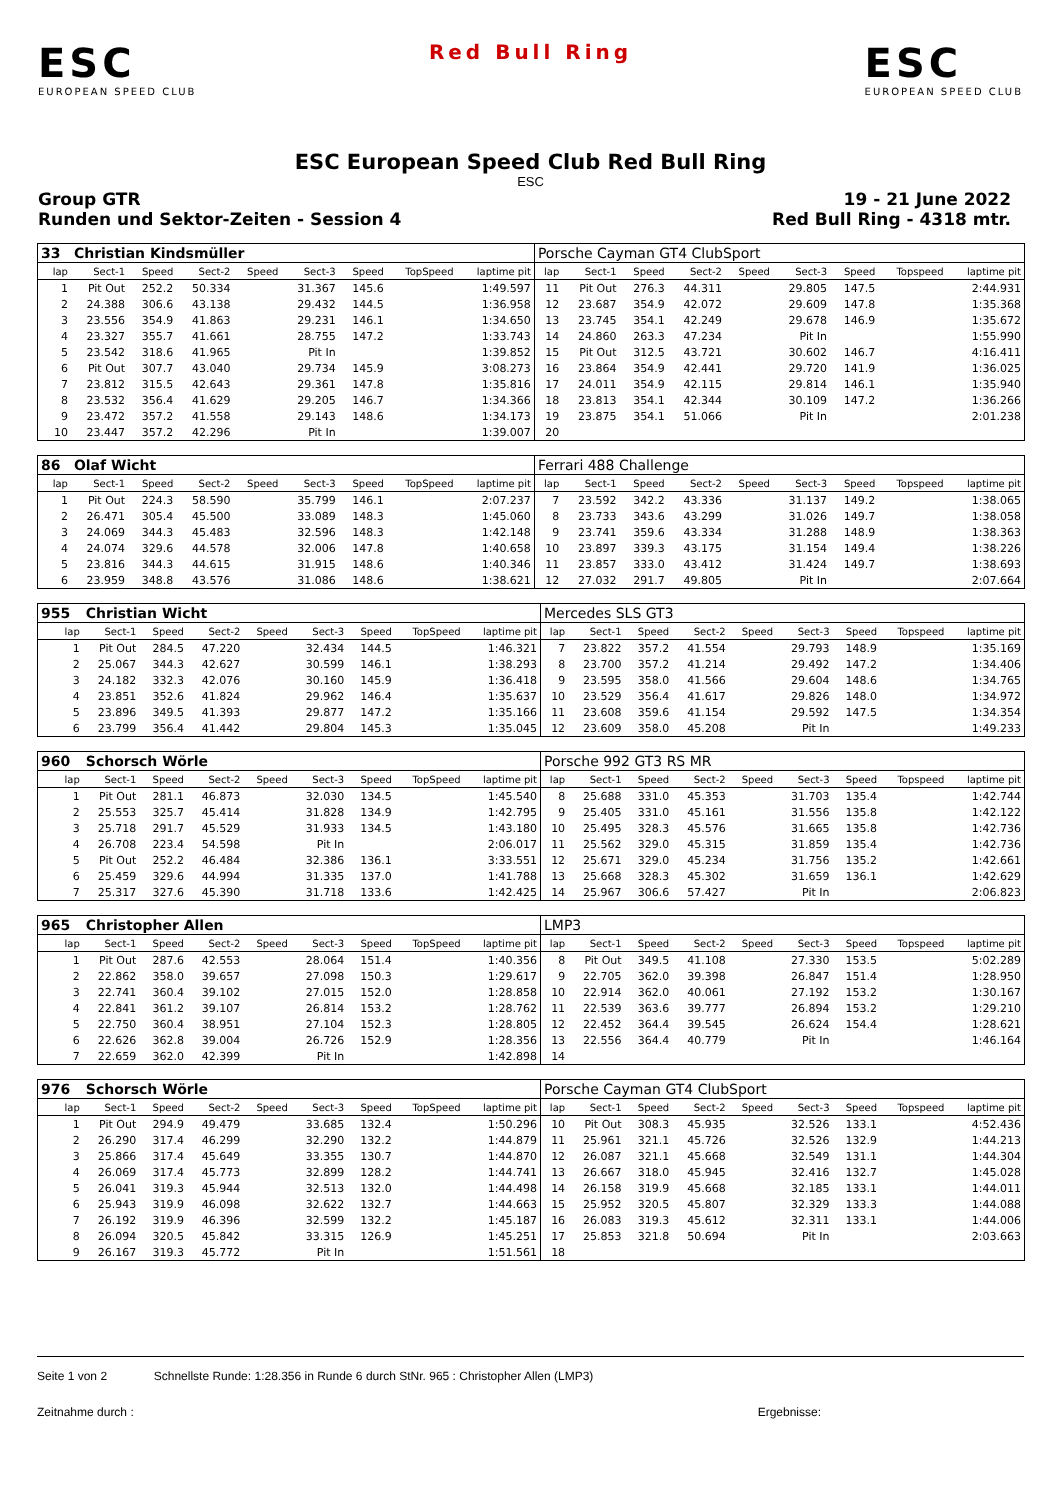ESC
EUROPEAN SPEED CLUB
Red Bull Ring
ESC
EUROPEAN SPEED CLUB
ESC European Speed Club Red Bull Ring
ESC
Group GTR
Runden und Sektor-Zeiten - Session 4
19 - 21 June 2022
Red Bull Ring - 4318 mtr.
| 33 | Christian Kindsmüller | | | | | | | | Porsche Cayman GT4 ClubSport | | | | | | | | |
| lap | Sect-1 | Speed | Sect-2 | Speed | Sect-3 | Speed | TopSpeed | laptime pit | lap | Sect-1 | Speed | Sect-2 | Speed | Sect-3 | Speed | Topspeed | laptime pit |
| 1 | Pit Out | 252.2 | 50.334 | | 31.367 | 145.6 | | 1:49.597 | 11 | Pit Out | 276.3 | 44.311 | | 29.805 | 147.5 | | 2:44.931 |
| 2 | 24.388 | 306.6 | 43.138 | | 29.432 | 144.5 | | 1:36.958 | 12 | 23.687 | 354.9 | 42.072 | | 29.609 | 147.8 | | 1:35.368 |
| 3 | 23.556 | 354.9 | 41.863 | | 29.231 | 146.1 | | 1:34.650 | 13 | 23.745 | 354.1 | 42.249 | | 29.678 | 146.9 | | 1:35.672 |
| 4 | 23.327 | 355.7 | 41.661 | | 28.755 | 147.2 | | 1:33.743 | 14 | 24.860 | 263.3 | 47.234 | | Pit In | | | 1:55.990 |
| 5 | 23.542 | 318.6 | 41.965 | | Pit In | | | 1:39.852 | 15 | Pit Out | 312.5 | 43.721 | | 30.602 | 146.7 | | 4:16.411 |
| 6 | Pit Out | 307.7 | 43.040 | | 29.734 | 145.9 | | 3:08.273 | 16 | 23.864 | 354.9 | 42.441 | | 29.720 | 141.9 | | 1:36.025 |
| 7 | 23.812 | 315.5 | 42.643 | | 29.361 | 147.8 | | 1:35.816 | 17 | 24.011 | 354.9 | 42.115 | | 29.814 | 146.1 | | 1:35.940 |
| 8 | 23.532 | 356.4 | 41.629 | | 29.205 | 146.7 | | 1:34.366 | 18 | 23.813 | 354.1 | 42.344 | | 30.109 | 147.2 | | 1:36.266 |
| 9 | 23.472 | 357.2 | 41.558 | | 29.143 | 148.6 | | 1:34.173 | 19 | 23.875 | 354.1 | 51.066 | | Pit In | | | 2:01.238 |
| 10 | 23.447 | 357.2 | 42.296 | | Pit In | | | 1:39.007 | 20 | | | | | | | | |
| 86 | Olaf Wicht | | | | | | | | Ferrari 488 Challenge | | | | | | | | |
| lap | Sect-1 | Speed | Sect-2 | Speed | Sect-3 | Speed | TopSpeed | laptime pit | lap | Sect-1 | Speed | Sect-2 | Speed | Sect-3 | Speed | Topspeed | laptime pit |
| 1 | Pit Out | 224.3 | 58.590 | | 35.799 | 146.1 | | 2:07.237 | 7 | 23.592 | 342.2 | 43.336 | | 31.137 | 149.2 | | 1:38.065 |
| 2 | 26.471 | 305.4 | 45.500 | | 33.089 | 148.3 | | 1:45.060 | 8 | 23.733 | 343.6 | 43.299 | | 31.026 | 149.7 | | 1:38.058 |
| 3 | 24.069 | 344.3 | 45.483 | | 32.596 | 148.3 | | 1:42.148 | 9 | 23.741 | 359.6 | 43.334 | | 31.288 | 148.9 | | 1:38.363 |
| 4 | 24.074 | 329.6 | 44.578 | | 32.006 | 147.8 | | 1:40.658 | 10 | 23.897 | 339.3 | 43.175 | | 31.154 | 149.4 | | 1:38.226 |
| 5 | 23.816 | 344.3 | 44.615 | | 31.915 | 148.6 | | 1:40.346 | 11 | 23.857 | 333.0 | 43.412 | | 31.424 | 149.7 | | 1:38.693 |
| 6 | 23.959 | 348.8 | 43.576 | | 31.086 | 148.6 | | 1:38.621 | 12 | 27.032 | 291.7 | 49.805 | | Pit In | | | 2:07.664 |
| 955 | Christian Wicht | | | | | | | | Mercedes SLS GT3 | | | | | | | | |
| lap | Sect-1 | Speed | Sect-2 | Speed | Sect-3 | Speed | TopSpeed | laptime pit | lap | Sect-1 | Speed | Sect-2 | Speed | Sect-3 | Speed | Topspeed | laptime pit |
| 1 | Pit Out | 284.5 | 47.220 | | 32.434 | 144.5 | | 1:46.321 | 7 | 23.822 | 357.2 | 41.554 | | 29.793 | 148.9 | | 1:35.169 |
| 2 | 25.067 | 344.3 | 42.627 | | 30.599 | 146.1 | | 1:38.293 | 8 | 23.700 | 357.2 | 41.214 | | 29.492 | 147.2 | | 1:34.406 |
| 3 | 24.182 | 332.3 | 42.076 | | 30.160 | 145.9 | | 1:36.418 | 9 | 23.595 | 358.0 | 41.566 | | 29.604 | 148.6 | | 1:34.765 |
| 4 | 23.851 | 352.6 | 41.824 | | 29.962 | 146.4 | | 1:35.637 | 10 | 23.529 | 356.4 | 41.617 | | 29.826 | 148.0 | | 1:34.972 |
| 5 | 23.896 | 349.5 | 41.393 | | 29.877 | 147.2 | | 1:35.166 | 11 | 23.608 | 359.6 | 41.154 | | 29.592 | 147.5 | | 1:34.354 |
| 6 | 23.799 | 356.4 | 41.442 | | 29.804 | 145.3 | | 1:35.045 | 12 | 23.609 | 358.0 | 45.208 | | Pit In | | | 1:49.233 |
| 960 | Schorsch Wörle | | | | | | | | Porsche 992 GT3 RS MR | | | | | | | | |
| lap | Sect-1 | Speed | Sect-2 | Speed | Sect-3 | Speed | TopSpeed | laptime pit | lap | Sect-1 | Speed | Sect-2 | Speed | Sect-3 | Speed | Topspeed | laptime pit |
| 1 | Pit Out | 281.1 | 46.873 | | 32.030 | 134.5 | | 1:45.540 | 8 | 25.688 | 331.0 | 45.353 | | 31.703 | 135.4 | | 1:42.744 |
| 2 | 25.553 | 325.7 | 45.414 | | 31.828 | 134.9 | | 1:42.795 | 9 | 25.405 | 331.0 | 45.161 | | 31.556 | 135.8 | | 1:42.122 |
| 3 | 25.718 | 291.7 | 45.529 | | 31.933 | 134.5 | | 1:43.180 | 10 | 25.495 | 328.3 | 45.576 | | 31.665 | 135.8 | | 1:42.736 |
| 4 | 26.708 | 223.4 | 54.598 | | Pit In | | | 2:06.017 | 11 | 25.562 | 329.0 | 45.315 | | 31.859 | 135.4 | | 1:42.736 |
| 5 | Pit Out | 252.2 | 46.484 | | 32.386 | 136.1 | | 3:33.551 | 12 | 25.671 | 329.0 | 45.234 | | 31.756 | 135.2 | | 1:42.661 |
| 6 | 25.459 | 329.6 | 44.994 | | 31.335 | 137.0 | | 1:41.788 | 13 | 25.668 | 328.3 | 45.302 | | 31.659 | 136.1 | | 1:42.629 |
| 7 | 25.317 | 327.6 | 45.390 | | 31.718 | 133.6 | | 1:42.425 | 14 | 25.967 | 306.6 | 57.427 | | Pit In | | | 2:06.823 |
| 965 | Christopher Allen | | | | | | | | LMP3 | | | | | | | | |
| lap | Sect-1 | Speed | Sect-2 | Speed | Sect-3 | Speed | TopSpeed | laptime pit | lap | Sect-1 | Speed | Sect-2 | Speed | Sect-3 | Speed | Topspeed | laptime pit |
| 1 | Pit Out | 287.6 | 42.553 | | 28.064 | 151.4 | | 1:40.356 | 8 | Pit Out | 349.5 | 41.108 | | 27.330 | 153.5 | | 5:02.289 |
| 2 | 22.862 | 358.0 | 39.657 | | 27.098 | 150.3 | | 1:29.617 | 9 | 22.705 | 362.0 | 39.398 | | 26.847 | 151.4 | | 1:28.950 |
| 3 | 22.741 | 360.4 | 39.102 | | 27.015 | 152.0 | | 1:28.858 | 10 | 22.914 | 362.0 | 40.061 | | 27.192 | 153.2 | | 1:30.167 |
| 4 | 22.841 | 361.2 | 39.107 | | 26.814 | 153.2 | | 1:28.762 | 11 | 22.539 | 363.6 | 39.777 | | 26.894 | 153.2 | | 1:29.210 |
| 5 | 22.750 | 360.4 | 38.951 | | 27.104 | 152.3 | | 1:28.805 | 12 | 22.452 | 364.4 | 39.545 | | 26.624 | 154.4 | | 1:28.621 |
| 6 | 22.626 | 362.8 | 39.004 | | 26.726 | 152.9 | | 1:28.356 | 13 | 22.556 | 364.4 | 40.779 | | Pit In | | | 1:46.164 |
| 7 | 22.659 | 362.0 | 42.399 | | Pit In | | | 1:42.898 | 14 | | | | | | | | |
| 976 | Schorsch Wörle | | | | | | | | Porsche Cayman GT4 ClubSport | | | | | | | | |
| lap | Sect-1 | Speed | Sect-2 | Speed | Sect-3 | Speed | TopSpeed | laptime pit | lap | Sect-1 | Speed | Sect-2 | Speed | Sect-3 | Speed | Topspeed | laptime pit |
| 1 | Pit Out | 294.9 | 49.479 | | 33.685 | 132.4 | | 1:50.296 | 10 | Pit Out | 308.3 | 45.935 | | 32.526 | 133.1 | | 4:52.436 |
| 2 | 26.290 | 317.4 | 46.299 | | 32.290 | 132.2 | | 1:44.879 | 11 | 25.961 | 321.1 | 45.726 | | 32.526 | 132.9 | | 1:44.213 |
| 3 | 25.866 | 317.4 | 45.649 | | 33.355 | 130.7 | | 1:44.870 | 12 | 26.087 | 321.1 | 45.668 | | 32.549 | 131.1 | | 1:44.304 |
| 4 | 26.069 | 317.4 | 45.773 | | 32.899 | 128.2 | | 1:44.741 | 13 | 26.667 | 318.0 | 45.945 | | 32.416 | 132.7 | | 1:45.028 |
| 5 | 26.041 | 319.3 | 45.944 | | 32.513 | 132.0 | | 1:44.498 | 14 | 26.158 | 319.9 | 45.668 | | 32.185 | 133.1 | | 1:44.011 |
| 6 | 25.943 | 319.9 | 46.098 | | 32.622 | 132.7 | | 1:44.663 | 15 | 25.952 | 320.5 | 45.807 | | 32.329 | 133.3 | | 1:44.088 |
| 7 | 26.192 | 319.9 | 46.396 | | 32.599 | 132.2 | | 1:45.187 | 16 | 26.083 | 319.3 | 45.612 | | 32.311 | 133.1 | | 1:44.006 |
| 8 | 26.094 | 320.5 | 45.842 | | 33.315 | 126.9 | | 1:45.251 | 17 | 25.853 | 321.8 | 50.694 | | Pit In | | | 2:03.663 |
| 9 | 26.167 | 319.3 | 45.772 | | Pit In | | | 1:51.561 | 18 | | | | | | | | |
Seite 1 von 2 Schnellste Runde: 1:28.356 in Runde 6 durch StNr. 965 : Christopher Allen (LMP3)
Zeitnahme durch : Ergebnisse: